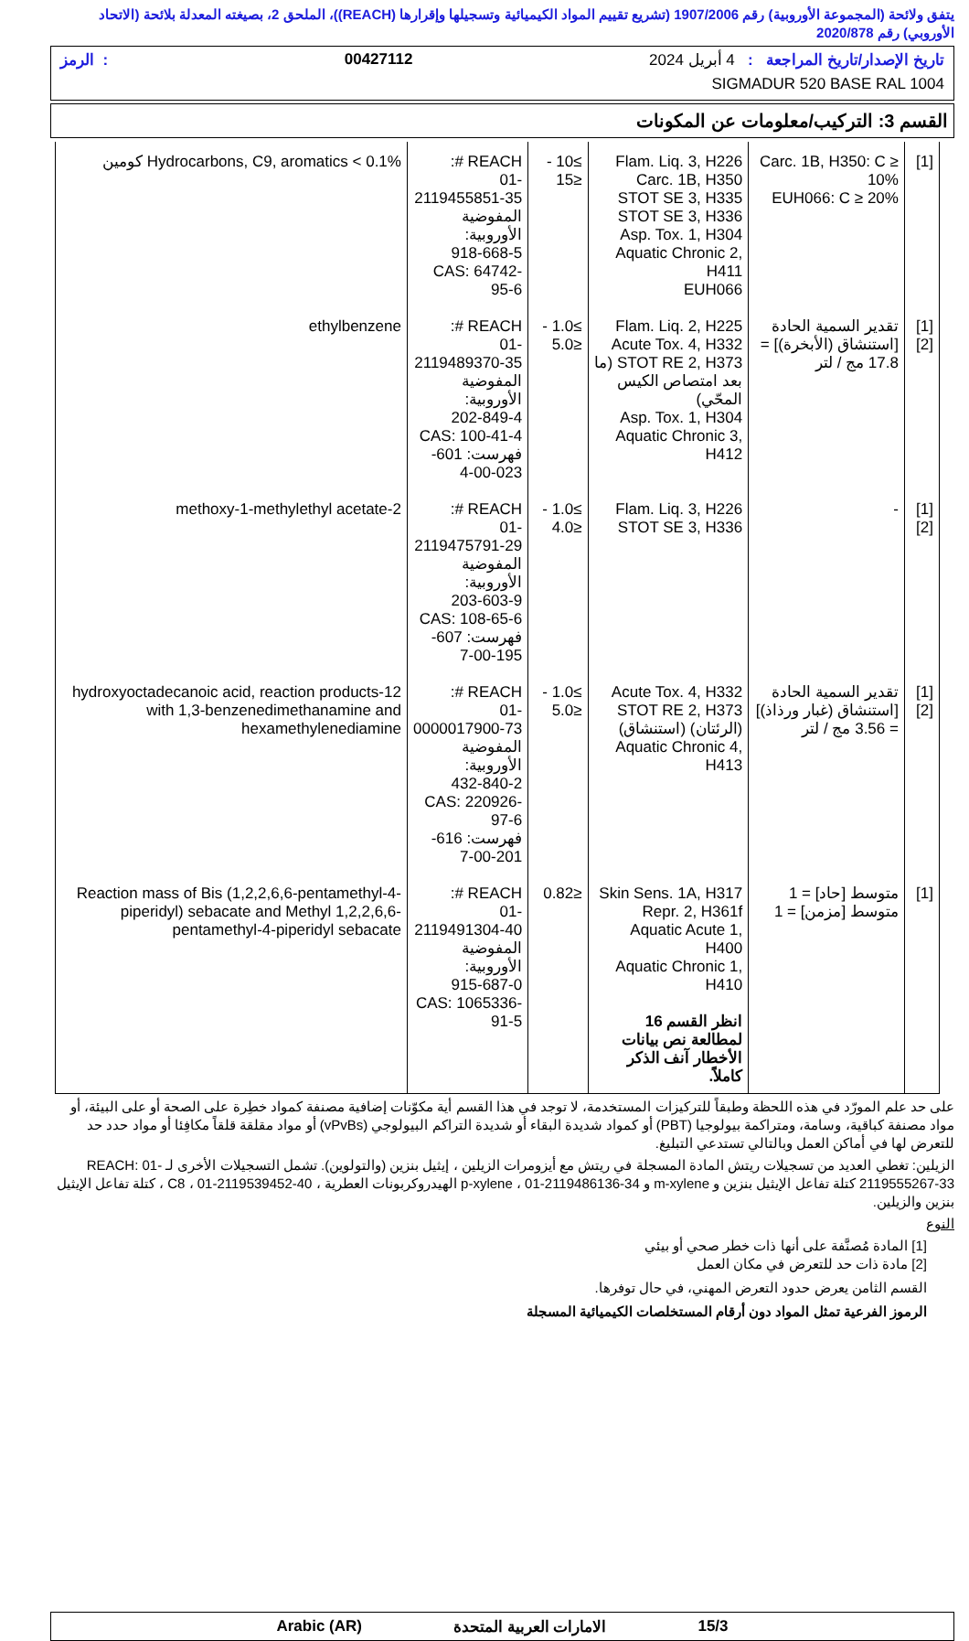يتفق ولائحة (المجموعة الأوروبية) رقم 1907/2006 (تشريع تقييم المواد الكيميائية وتسجيلها وإقرارها (REACH))، الملحق 2، بصيغته المعدلة بلائحة (الاتحاد الأوروبي) رقم 2020/878
تاريخ الإصدار/تاريخ المراجعة : 4 أبريل 2024 00427112: الرمز
SIGMADUR 520 BASE RAL 1004
القسم 3: التركيب/معلومات عن المكونات
| [1] | Carc. 1B, H350: C ≥ 10% EUH066: C ≥ 20% | Flam. Liq. 3, H226 Carc. 1B, H350 STOT SE 3, H335 STOT SE 3, H336 Asp. Tox. 1, H304 Aquatic Chronic 2, H411 EUH066 | ≥10 - ≤15 | REACH #: 01-2119455851-35 المفوضية الأوروبية: 918-668-5 CAS: 64742-95-6 | Hydrocarbons, C9, aromatics < 0.1% كومين |
| [1] [2] | تقدير السمية الحادة [استنشاق (الأبخرة)] = 17.8 مج / لتر | Flam. Liq. 2, H225 Acute Tox. 4, H332 STOT RE 2, H373 (ما بعد امتصاص الكيس المحّي) Asp. Tox. 1, H304 Aquatic Chronic 3, H412 | ≥1.0 - ≤5.0 | REACH #: 01-2119489370-35 المفوضية الأوروبية: 202-849-4 CAS: 100-41-4 فهرست: 601-023-00-4 | ethylbenzene |
| [1] [2] | - | Flam. Liq. 3, H226 STOT SE 3, H336 | ≥1.0 - ≤4.0 | REACH #: 01-2119475791-29 المفوضية الأوروبية: 203-603-9 CAS: 108-65-6 فهرست: 607-195-00-7 | 2-methoxy-1-methylethyl acetate |
| [1] [2] | تقدير السمية الحادة [استنشاق (غبار ورذاذ)] = 3.56 مج / لتر | Acute Tox. 4, H332 STOT RE 2, H373 (الرئتان) (استنشاق) Aquatic Chronic 4, H413 | ≥1.0 - ≤5.0 | REACH #: 01-0000017900-73 المفوضية الأوروبية: 432-840-2 CAS: 220926-97-6 فهرست: 616-201-00-7 | 12-hydroxyoctadecanoic acid, reaction products with 1,3-benzenedimethanamine and hexamethylenediamine |
| [1] | متوسط [حاد] = 1 متوسط [مزمن] = 1 | Skin Sens. 1A, H317 Repr. 2, H361f Aquatic Acute 1, H400 Aquatic Chronic 1, H410 انظر القسم 16 لمطالعة نص بيانات الأخطار آنف الذكر كاملاً. | ≤0.82 | REACH #: 01-2119491304-40 المفوضية الأوروبية: 915-687-0 CAS: 1065336-91-5 | Reaction mass of Bis (1,2,2,6,6-pentamethyl-4-piperidyl) sebacate and Methyl 1,2,2,6,6-pentamethyl-4-piperidyl sebacate |
على حد علم المورّد في هذه اللحظة وطبقاً للتركيزات المستخدمة، لا توجد في هذا القسم أية مكوّنات إضافية مصنفة كمواد خطِرة على الصحة أو على البيئة، أو مواد مصنفة كباقية، وسامة، ومتراكمة بيولوجيا (PBT) أو كمواد شديدة البقاء أو شديدة التراكم البيولوجي (vPvBs) أو مواد مقلقة قلقاً مكافِئا أو مواد حدد حد للتعرض لها في أماكن العمل وبالتالي تستدعي التبليغ.
الزيلين: تغطي العديد من تسجيلات ريتش المادة المسجلة في ريتش مع أيزومرات الزيلين ، إيثيل بنزين (والتولوين). تشمل التسجيلات الأخرى لـ REACH: 01-2119555267-33 كتلة تفاعل الإيثيل بنزين و m-xylene و p-xylene ، 01-2119486136-34 الهيدروكربونات العطرية ، C8 ، 01-2119539452-40 ، كتلة تفاعل الإيثيل بنزين والزيلين.
النوع
[1] المادة مُصنَّفة على أنها ذات خطر صحي أو بيئي
[2] مادة ذات حد للتعرض في مكان العمل
القسم الثامن يعرض حدود التعرض المهني، في حال توفرها.
الرموز الفرعية تمثل المواد دون أرقام المستخلصات الكيميائية المسجلة
15/3 الامارات العربية المتحدة Arabic (AR)